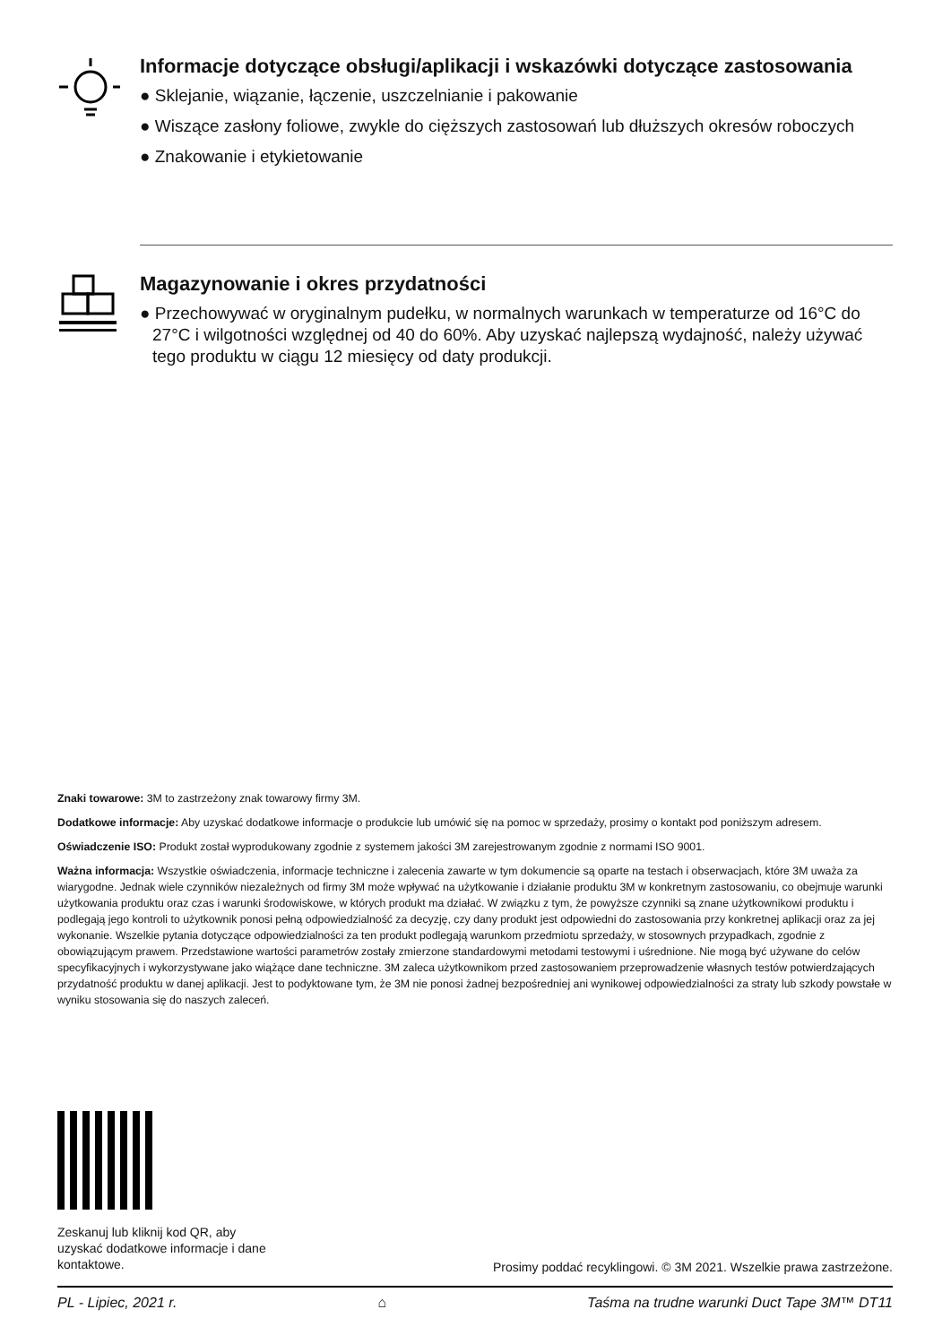Informacje dotyczące obsługi/aplikacji i wskazówki dotyczące zastosowania
● Sklejanie, wiązanie, łączenie, uszczelnianie i pakowanie
● Wiszące zasłony foliowe, zwykle do cięższych zastosowań lub dłuższych okresów roboczych
● Znakowanie i etykietowanie
Magazynowanie i okres przydatności
● Przechowywać w oryginalnym pudełku, w normalnych warunkach w temperaturze od 16°C do 27°C i wilgotności względnej od 40 do 60%. Aby uzyskać najlepszą wydajność, należy używać tego produktu w ciągu 12 miesięcy od daty produkcji.
Znaki towarowe: 3M to zastrzeżony znak towarowy firmy 3M.
Dodatkowe informacje: Aby uzyskać dodatkowe informacje o produkcie lub umówić się na pomoc w sprzedaży, prosimy o kontakt pod poniższym adresem.
Oświadczenie ISO: Produkt został wyprodukowany zgodnie z systemem jakości 3M zarejestrowanym zgodnie z normami ISO 9001.
Ważna informacja: Wszystkie oświadczenia, informacje techniczne i zalecenia zawarte w tym dokumencie są oparte na testach i obserwacjach, które 3M uważa za wiarygodne. Jednak wiele czynników niezależnych od firmy 3M może wpływać na użytkowanie i działanie produktu 3M w konkretnym zastosowaniu, co obejmuje warunki użytkowania produktu oraz czas i warunki środowiskowe, w których produkt ma działać. W związku z tym, że powyższe czynniki są znane użytkownikowi produktu i podlegają jego kontroli to użytkownik ponosi pełną odpowiedzialność za decyzję, czy dany produkt jest odpowiedni do zastosowania przy konkretnej aplikacji oraz za jej wykonanie. Wszelkie pytania dotyczące odpowiedzialności za ten produkt podlegają warunkom przedmiotu sprzedaży, w stosownych przypadkach, zgodnie z obowiązującym prawem. Przedstawione wartości parametrów zostały zmierzone standardowymi metodami testowymi i uśrednione. Nie mogą być używane do celów specyfikacyjnych i wykorzystywane jako wiążące dane techniczne. 3M zaleca użytkownikom przed zastosowaniem przeprowadzenie własnych testów potwierdzających przydatność produktu w danej aplikacji. Jest to podyktowane tym, że 3M nie ponosi żadnej bezpośredniej ani wynikowej odpowiedzialności za straty lub szkody powstałe w wyniku stosowania się do naszych zaleceń.
Zeskanuj lub kliknij kod QR, aby uzyskać dodatkowe informacje i dane kontaktowe.
Prosimy poddać recyklingowi. © 3M 2021. Wszelkie prawa zastrzeżone.
PL - Lipiec, 2021 r. ⌂ Taśma na trudne warunki Duct Tape 3M™ DT11